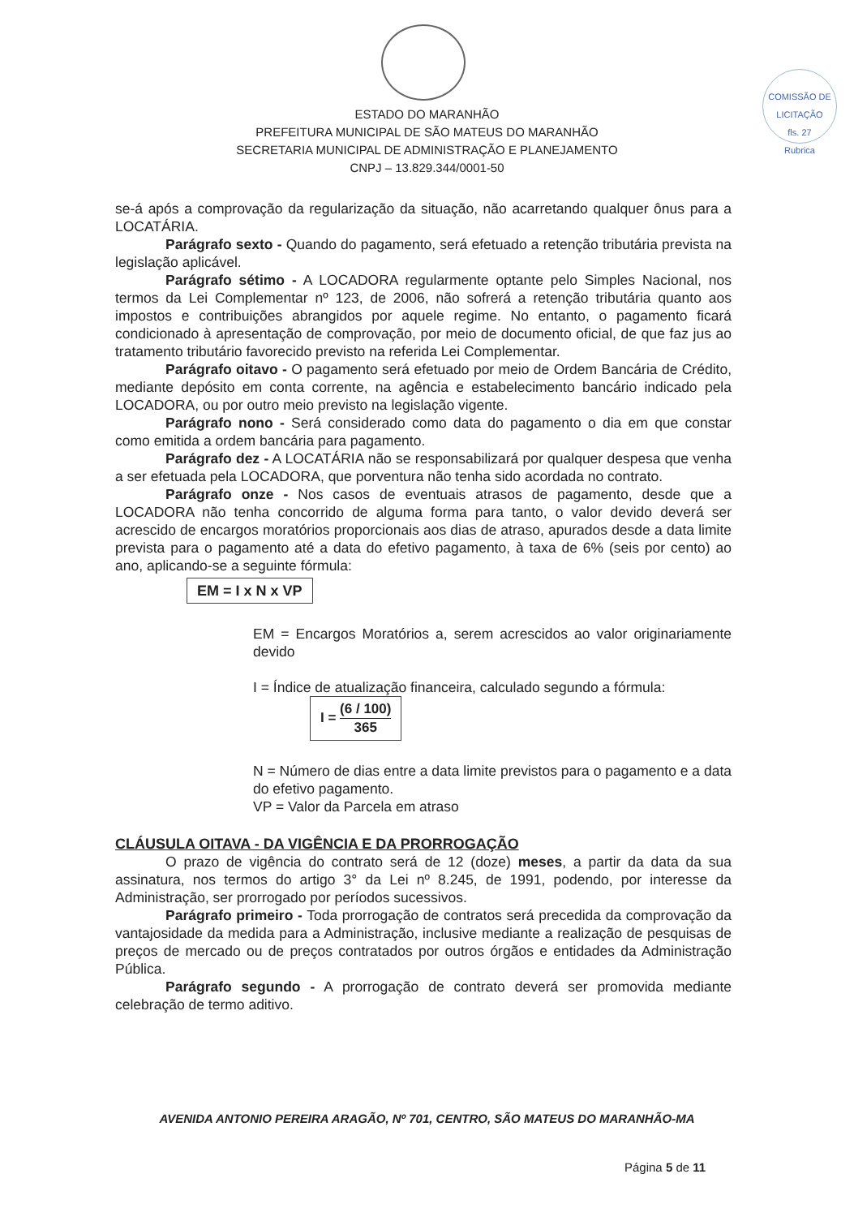COMISSÃO DE LICITAÇÃO
fls. 27
Rubrica
ESTADO DO MARANHÃO
PREFEITURA MUNICIPAL DE SÃO MATEUS DO MARANHÃO
SECRETARIA MUNICIPAL DE ADMINISTRAÇÃO E PLANEJAMENTO
CNPJ – 13.829.344/0001-50
se-á após a comprovação da regularização da situação, não acarretando qualquer ônus para a LOCATÁRIA.
Parágrafo sexto - Quando do pagamento, será efetuado a retenção tributária prevista na legislação aplicável.
Parágrafo sétimo - A LOCADORA regularmente optante pelo Simples Nacional, nos termos da Lei Complementar nº 123, de 2006, não sofrerá a retenção tributária quanto aos impostos e contribuições abrangidos por aquele regime. No entanto, o pagamento ficará condicionado à apresentação de comprovação, por meio de documento oficial, de que faz jus ao tratamento tributário favorecido previsto na referida Lei Complementar.
Parágrafo oitavo - O pagamento será efetuado por meio de Ordem Bancária de Crédito, mediante depósito em conta corrente, na agência e estabelecimento bancário indicado pela LOCADORA, ou por outro meio previsto na legislação vigente.
Parágrafo nono - Será considerado como data do pagamento o dia em que constar como emitida a ordem bancária para pagamento.
Parágrafo dez - A LOCATÁRIA não se responsabilizará por qualquer despesa que venha a ser efetuada pela LOCADORA, que porventura não tenha sido acordada no contrato.
Parágrafo onze - Nos casos de eventuais atrasos de pagamento, desde que a LOCADORA não tenha concorrido de alguma forma para tanto, o valor devido deverá ser acrescido de encargos moratórios proporcionais aos dias de atraso, apurados desde a data limite prevista para o pagamento até a data do efetivo pagamento, à taxa de 6% (seis por cento) ao ano, aplicando-se a seguinte fórmula:
EM = I x N x VP
EM = Encargos Moratórios a, serem acrescidos ao valor originariamente devido
I = Índice de atualização financeira, calculado segundo a fórmula:
I = (6 / 100) 365
N = Número de dias entre a data limite previstos para o pagamento e a data do efetivo pagamento.
VP = Valor da Parcela em atraso
CLÁUSULA OITAVA - DA VIGÊNCIA E DA PRORROGAÇÃO
O prazo de vigência do contrato será de 12 (doze) meses, a partir da data da sua assinatura, nos termos do artigo 3° da Lei nº 8.245, de 1991, podendo, por interesse da Administração, ser prorrogado por períodos sucessivos.
Parágrafo primeiro - Toda prorrogação de contratos será precedida da comprovação da vantajosidade da medida para a Administração, inclusive mediante a realização de pesquisas de preços de mercado ou de preços contratados por outros órgãos e entidades da Administração Pública.
Parágrafo segundo - A prorrogação de contrato deverá ser promovida mediante celebração de termo aditivo.
AVENIDA ANTONIO PEREIRA ARAGÃO, Nº 701, CENTRO, SÃO MATEUS DO MARANHÃO-MA
Página 5 de 11